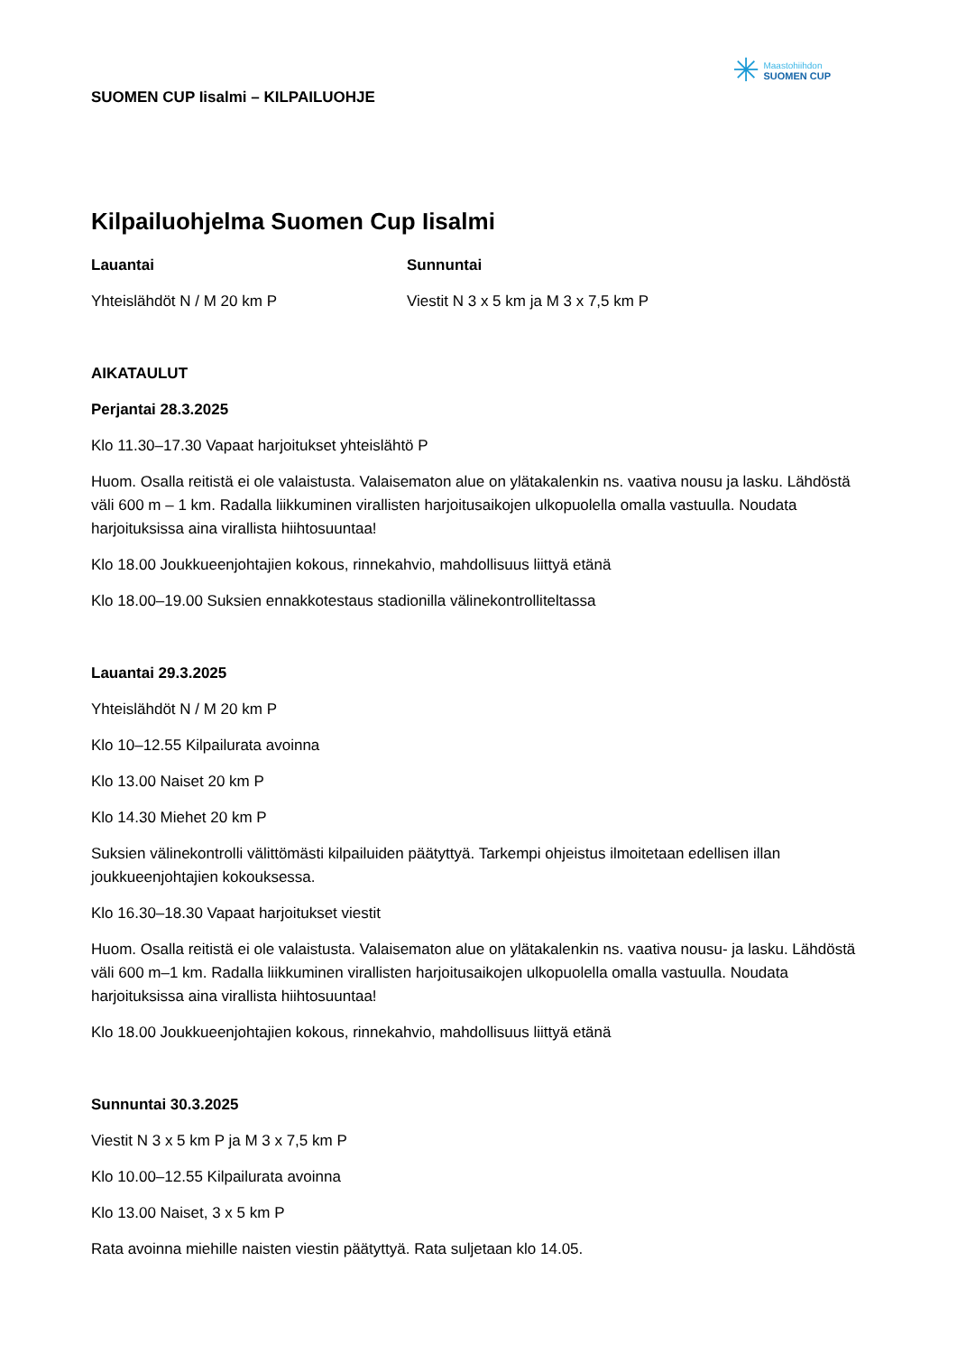SUOMEN CUP Iisalmi – KILPAILUOHJE
✳
Maastohiihdon
SUOMEN CUP
Kilpailuohjelma Suomen Cup Iisalmi
Lauantai
Yhteislähdöt N / M 20 km P
Sunnuntai
Viestit N 3 x 5 km ja M 3 x 7,5 km P
AIKATAULUT
Perjantai 28.3.2025
Klo 11.30–17.30 Vapaat harjoitukset yhteislähtö P
Huom. Osalla reitistä ei ole valaistusta. Valaisematon alue on ylätakalenkin ns. vaativa nousu ja lasku. Lähdöstä väli 600 m – 1 km. Radalla liikkuminen virallisten harjoitusaikojen ulkopuolella omalla vastuulla. Noudata harjoituksissa aina virallista hiihtosuuntaa!
Klo 18.00 Joukkueenjohtajien kokous, rinnekahvio, mahdollisuus liittyä etänä
Klo 18.00–19.00 Suksien ennakkotestaus stadionilla välinekontrolliteltassa
Lauantai 29.3.2025
Yhteislähdöt N / M 20 km P
Klo 10–12.55 Kilpailurata avoinna
Klo 13.00 Naiset 20 km P
Klo 14.30 Miehet 20 km P
Suksien välinekontrolli välittömästi kilpailuiden päätyttyä. Tarkempi ohjeistus ilmoitetaan edellisen illan joukkueenjohtajien kokouksessa.
Klo 16.30–18.30 Vapaat harjoitukset viestit
Huom. Osalla reitistä ei ole valaistusta. Valaisematon alue on ylätakalenkin ns. vaativa nousu- ja lasku. Lähdöstä väli 600 m–1 km. Radalla liikkuminen virallisten harjoitusaikojen ulkopuolella omalla vastuulla. Noudata harjoituksissa aina virallista hiihtosuuntaa!
Klo 18.00 Joukkueenjohtajien kokous, rinnekahvio, mahdollisuus liittyä etänä
Sunnuntai 30.3.2025
Viestit N 3 x 5 km P ja M 3 x 7,5 km P
Klo 10.00–12.55 Kilpailurata avoinna
Klo 13.00 Naiset, 3 x 5 km P
Rata avoinna miehille naisten viestin päätyttyä. Rata suljetaan klo 14.05.